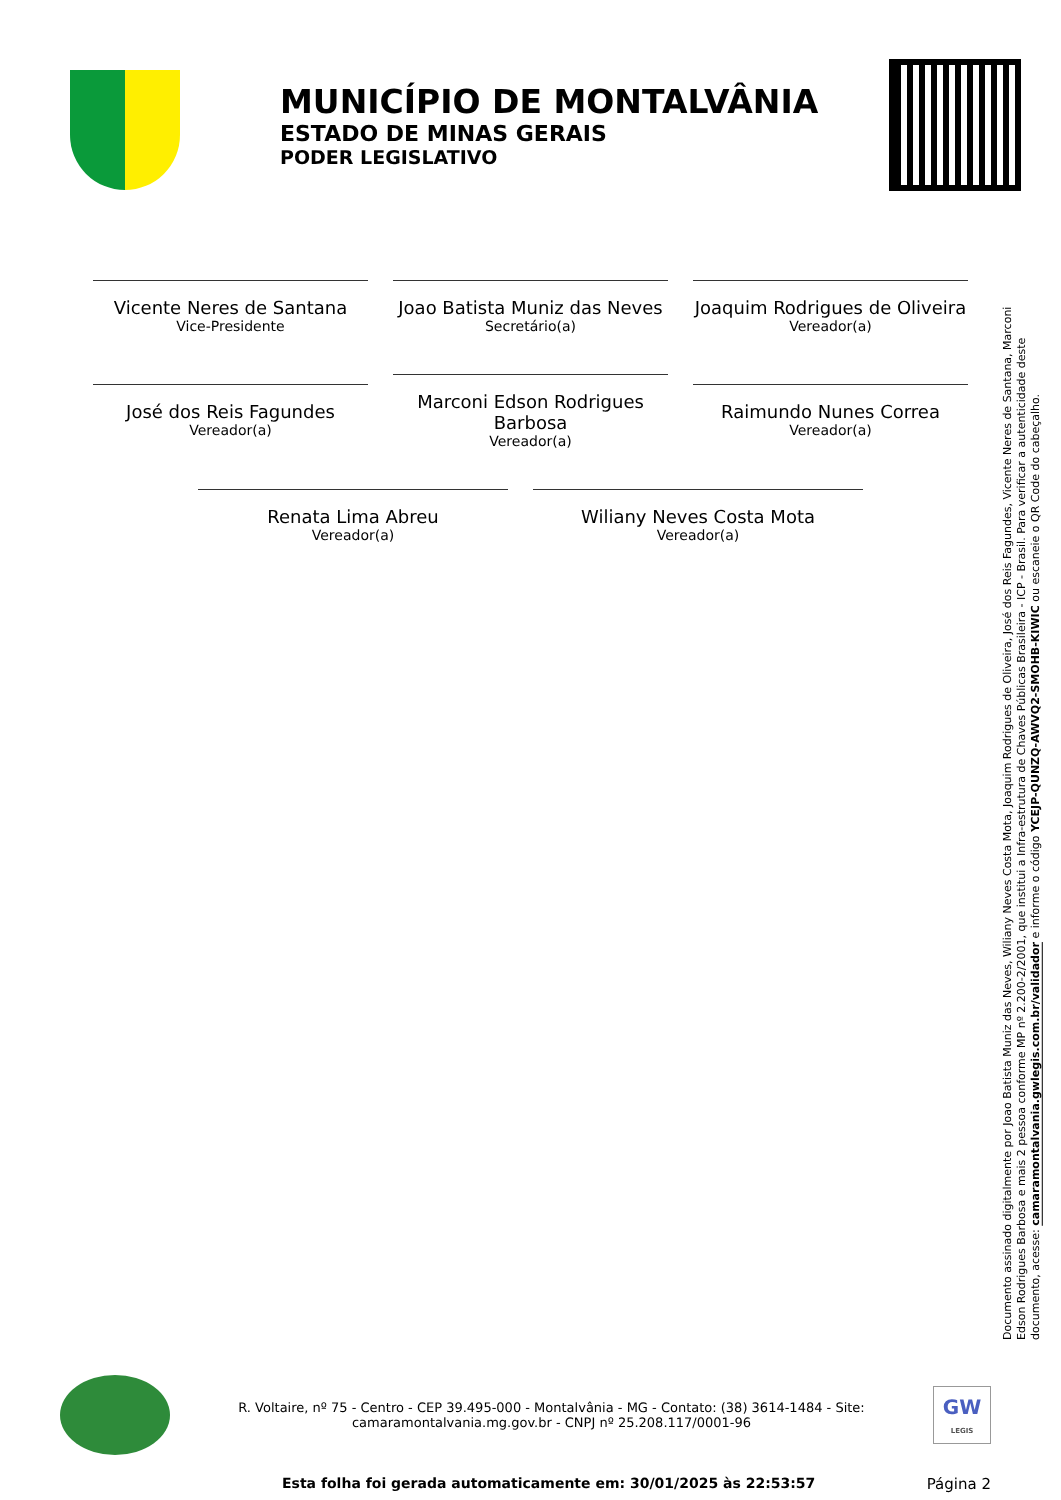MUNICÍPIO DE MONTALVÂNIA
ESTADO DE MINAS GERAIS
PODER LEGISLATIVO
Vicente Neres de Santana
Vice-Presidente
Joao Batista Muniz das Neves
Secretário(a)
Joaquim Rodrigues de Oliveira
Vereador(a)
José dos Reis Fagundes
Vereador(a)
Marconi Edson Rodrigues Barbosa
Vereador(a)
Raimundo Nunes Correa
Vereador(a)
Renata Lima Abreu
Vereador(a)
Wiliany Neves Costa Mota
Vereador(a)
Documento assinado digitalmente por Joao Batista Muniz das Neves, Wiliany Neves Costa Mota, Joaquim Rodrigues de Oliveira, José dos Reis Fagundes, Vicente Neres de Santana, Marconi Edson Rodrigues Barbosa e mais 2 pessoa conforme MP nº 2.200-2/2001, que institui a Infra-estrutura de Chaves Públicas Brasileira - ICP - Brasil. Para verificar a autenticidade deste documento, acesse: camaramontalvania.gwlegis.com.br/validador e informe o código YCEJP-QUNZQ-AWVQ2-SMOHB-KIWIC ou escaneie o QR Code do cabeçalho.
R. Voltaire, nº 75 - Centro - CEP 39.495-000 - Montalvânia - MG - Contato: (38) 3614-1484 - Site:
camaramontalvania.mg.gov.br - CNPJ nº 25.208.117/0001-96
GW
LEGIS
Esta folha foi gerada automaticamente em: 30/01/2025 às 22:53:57 Página 2